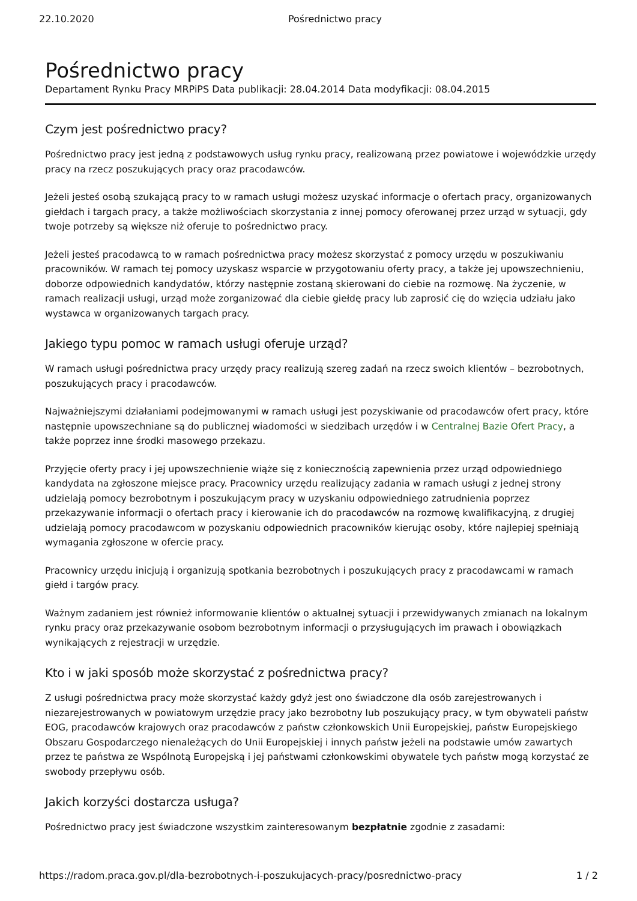22.10.2020 Pośrednictwo pracy
Pośrednictwo pracy
Departament Rynku Pracy MRPiPS Data publikacji: 28.04.2014 Data modyfikacji: 08.04.2015
Czym jest pośrednictwo pracy?
Pośrednictwo pracy jest jedną z podstawowych usług rynku pracy, realizowaną przez powiatowe i wojewódzkie urzędy pracy na rzecz poszukujących pracy oraz pracodawców.
Jeżeli jesteś osobą szukającą pracy to w ramach usługi możesz uzyskać informacje o ofertach pracy, organizowanych giełdach i targach pracy, a także możliwościach skorzystania z innej pomocy oferowanej przez urząd w sytuacji, gdy twoje potrzeby są większe niż oferuje to pośrednictwo pracy.
Jeżeli jesteś pracodawcą to w ramach pośrednictwa pracy możesz skorzystać z pomocy urzędu w poszukiwaniu pracowników. W ramach tej pomocy uzyskasz wsparcie w przygotowaniu oferty pracy, a także jej upowszechnieniu, doborze odpowiednich kandydatów, którzy następnie zostaną skierowani do ciebie na rozmowę. Na życzenie, w ramach realizacji usługi, urząd może zorganizować dla ciebie giełdę pracy lub zaprosić cię do wzięcia udziału jako wystawca w organizowanych targach pracy.
Jakiego typu pomoc w ramach usługi oferuje urząd?
W ramach usługi pośrednictwa pracy urzędy pracy realizują szereg zadań na rzecz swoich klientów – bezrobotnych, poszukujących pracy i pracodawców.
Najważniejszymi działaniami podejmowanymi w ramach usługi jest pozyskiwanie od pracodawców ofert pracy, które następnie upowszechniane są do publicznej wiadomości w siedzibach urzędów i w Centralnej Bazie Ofert Pracy, a także poprzez inne środki masowego przekazu.
Przyjęcie oferty pracy i jej upowszechnienie wiąże się z koniecznością zapewnienia przez urząd odpowiedniego kandydata na zgłoszone miejsce pracy. Pracownicy urzędu realizujący zadania w ramach usługi z jednej strony udzielają pomocy bezrobotnym i poszukującym pracy w uzyskaniu odpowiedniego zatrudnienia poprzez przekazywanie informacji o ofertach pracy i kierowanie ich do pracodawców na rozmowę kwalifikacyjną, z drugiej udzielają pomocy pracodawcom w pozyskaniu odpowiednich pracowników kierując osoby, które najlepiej spełniają wymagania zgłoszone w ofercie pracy.
Pracownicy urzędu inicjują i organizują spotkania bezrobotnych i poszukujących pracy z pracodawcami w ramach giełd i targów pracy.
Ważnym zadaniem jest również informowanie klientów o aktualnej sytuacji i przewidywanych zmianach na lokalnym rynku pracy oraz przekazywanie osobom bezrobotnym informacji o przysługujących im prawach i obowiązkach wynikających z rejestracji w urzędzie.
Kto i w jaki sposób może skorzystać z pośrednictwa pracy?
Z usługi pośrednictwa pracy może skorzystać każdy gdyż jest ono świadczone dla osób zarejestrowanych i niezarejestrowanych w powiatowym urzędzie pracy jako bezrobotny lub poszukujący pracy, w tym obywateli państw EOG, pracodawców krajowych oraz pracodawców z państw członkowskich Unii Europejskiej, państw Europejskiego Obszaru Gospodarczego nienależących do Unii Europejskiej i innych państw jeżeli na podstawie umów zawartych przez te państwa ze Wspólnotą Europejską i jej państwami członkowskimi obywatele tych państw mogą korzystać ze swobody przepływu osób.
Jakich korzyści dostarcza usługa?
Pośrednictwo pracy jest świadczone wszystkim zainteresowanym bezpłatnie zgodnie z zasadami:
https://radom.praca.gov.pl/dla-bezrobotnych-i-poszukujacych-pracy/posrednictwo-pracy 1 / 2